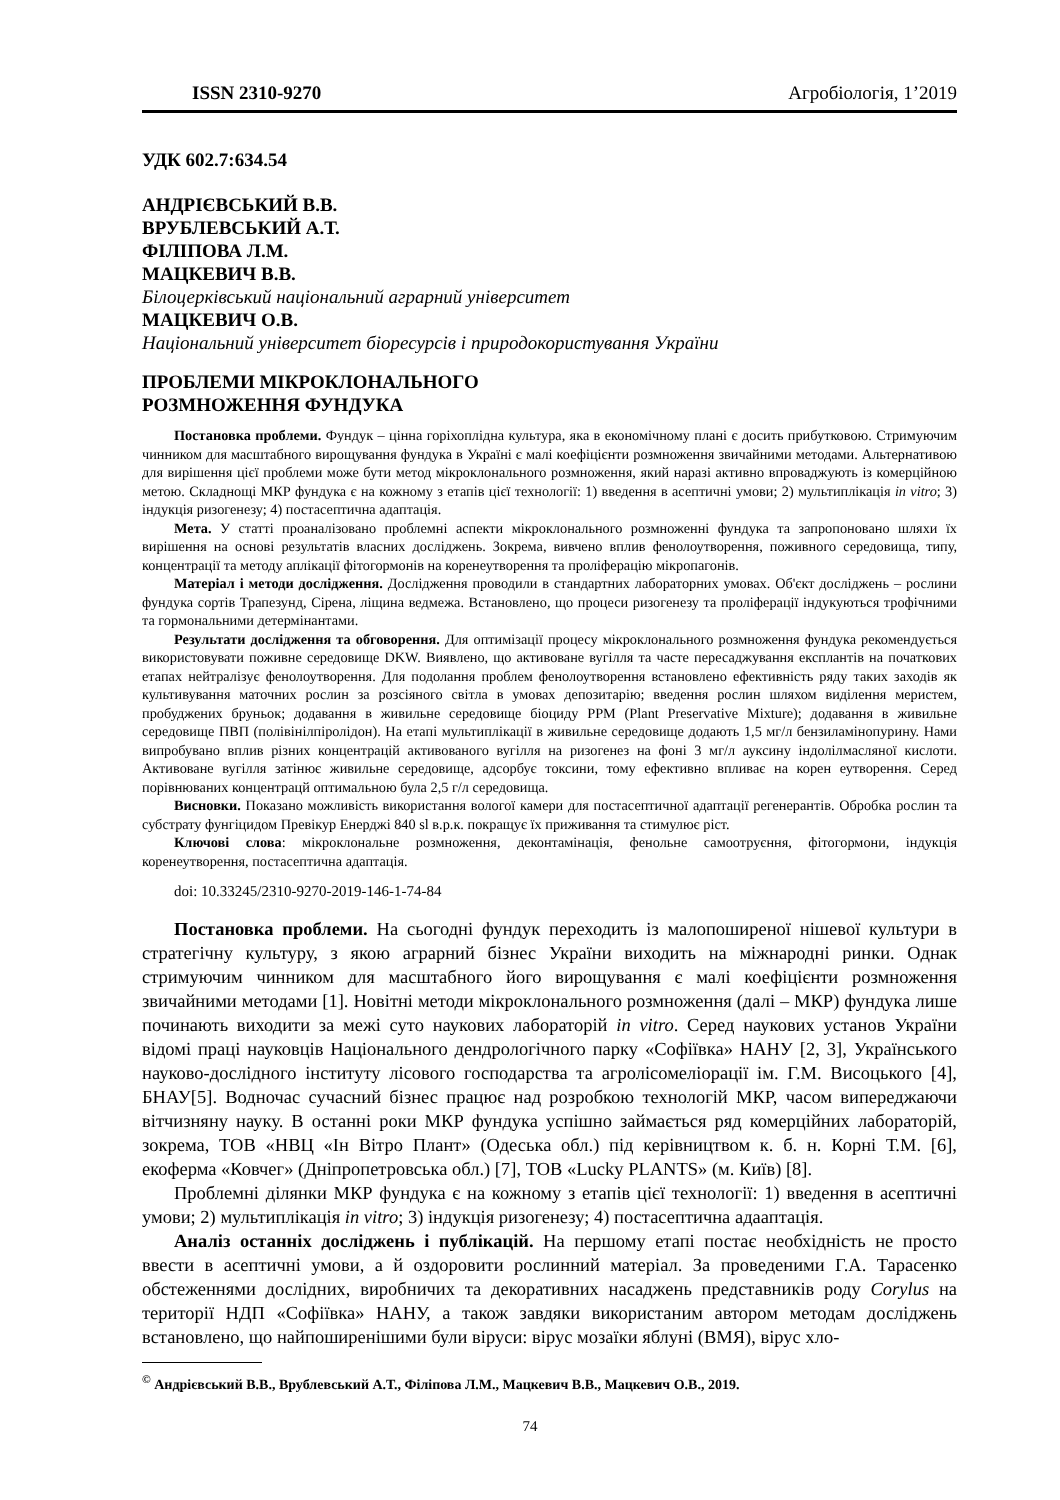ISSN 2310-9270 Агробіологія, 1’2019
УДК 602.7:634.54
АНДРІЄВСЬКИЙ В.В.
ВРУБЛЕВСЬКИЙ А.Т.
ФІЛІПОВА Л.М.
МАЦКЕВИЧ В.В.
Білоцерківський національний аграрний університет
МАЦКЕВИЧ О.В.
Національний університет біоресурсів і природокористування України
ПРОБЛЕМИ МІКРОКЛОНАЛЬНОГО
РОЗМНОЖЕННЯ ФУНДУКА
Постановка проблеми. Фундук – цінна горіхоплідна культура, яка в економічному плані є досить прибутковою. Стримуючим чинником для масштабного вирощування фундука в Україні є малі коефіцієнти розмноження звичайними методами. Альтернативою для вирішення цієї проблеми може бути метод мікроклонального розмноження, який наразі активно впроваджують із комерційною метою. Складнощі МКР фундука є на кожному з етапів цієї технології: 1) введення в асептичні умови; 2) мультиплікація in vitro; 3) індукція ризогенезу; 4) постасептична адаптація.
Мета. У статті проаналізовано проблемні аспекти мікроклонального розмноженні фундука та запропоновано шляхи їх вирішення на основі результатів власних досліджень. Зокрема, вивчено вплив фенолоутворення, поживного середовища, типу, концентрації та методу аплікації фітогормонів на коренеутворення та проліферацію мікропагонів.
Матеріал і методи дослідження. Дослідження проводили в стандартних лабораторних умовах. Об'єкт досліджень – рослини фундука сортів Трапезунд, Сірена, ліщина ведмежа. Встановлено, що процеси ризогенезу та проліферації індукуються трофічними та гормональними детермінантами.
Результати дослідження та обговорення. Для оптимізації процесу мікроклонального розмноження фундука рекомендується використовувати поживне середовище DKW. Виявлено, що активоване вугілля та часте пересаджування експлантів на початкових етапах нейтралізує фенолоутворення. Для подолання проблем фенолоутворення встановлено ефективність ряду таких заходів як культивування маточних рослин за розсіяного світла в умовах депозитарію; введення рослин шляхом виділення меристем, пробуджених бруньок; додавання в живильне середовище біоциду PPM (Plant Preservative Mixture); додавання в живильне середовище ПВП (полівінілпіролідон). На етапі мультиплікації в живильне середовище додають 1,5 мг/л бензиламінопурину. Нами випробувано вплив різних концентрацій активованого вугілля на ризогенез на фоні 3 мг/л ауксину індолілмасляної кислоти. Активоване вугілля затінює живильне середовище, адсорбує токсини, тому ефективно впливає на корен еутворення. Серед порівнюваних концентрацй оптимальною була 2,5 г/л середовища.
Висновки. Показано можливість використання вологої камери для постасептичної адаптації регенерантів. Обробка рослин та субстрату фунгіцидом Превікур Енерджі 840 sl в.р.к. покращує їх приживання та стимулює ріст.
Ключові слова: мікроклональне розмноження, деконтамінація, фенольне самоотруєння, фітогормони, індукція коренеутворення, постасептична адаптація.
doi: 10.33245/2310-9270-2019-146-1-74-84
Постановка проблеми. На сьогодні фундук переходить із малопоширеної нішевої культури в стратегічну культуру, з якою аграрний бізнес України виходить на міжнародні ринки. Однак стримуючим чинником для масштабного його вирощування є малі коефіцієнти розмноження звичайними методами [1]. Новітні методи мікроклонального розмноження (далі – МКР) фундука лише починають виходити за межі суто наукових лабораторій in vitro. Серед наукових установ України відомі праці науковців Національного дендрологічного парку «Софіївка» НАНУ [2, 3], Українського науково-дослідного інституту лісового господарства та агролісомеліорації ім. Г.М. Висоцького [4], БНАУ[5]. Водночас сучасний бізнес працює над розробкою технологій МКР, часом випереджаючи вітчизняну науку. В останні роки МКР фундука успішно займається ряд комерційних лабораторій, зокрема, ТОВ «НВЦ «Ін Вітро Плант» (Одеська обл.) під керівництвом к. б. н. Корні Т.М. [6], екоферма «Ковчег» (Дніпропетровська обл.) [7], ТОВ «Lucky PLANTS» (м. Київ) [8].
Проблемні ділянки МКР фундука є на кожному з етапів цієї технології: 1) введення в асептичні умови; 2) мультиплікація in vitro; 3) індукція ризогенезу; 4) постасептична адааптація.
Аналіз останніх досліджень і публікацій. На першому етапі постає необхідність не просто ввести в асептичні умови, а й оздоровити рослинний матеріал. За проведеними Г.А. Тарасенко обстеженнями дослідних, виробничих та декоративних насаджень представників роду Corylus на території НДП «Софіївка» НАНУ, а також завдяки використаним автором методам досліджень встановлено, що найпоширенішими були віруси: вірус мозаїки яблуні (ВМЯ), вірус хло-
<sup>©</sup> Андрієвський В.В., Врублевський А.Т., Філіпова Л.М., Мацкевич В.В., Мацкевич О.В., 2019.
74